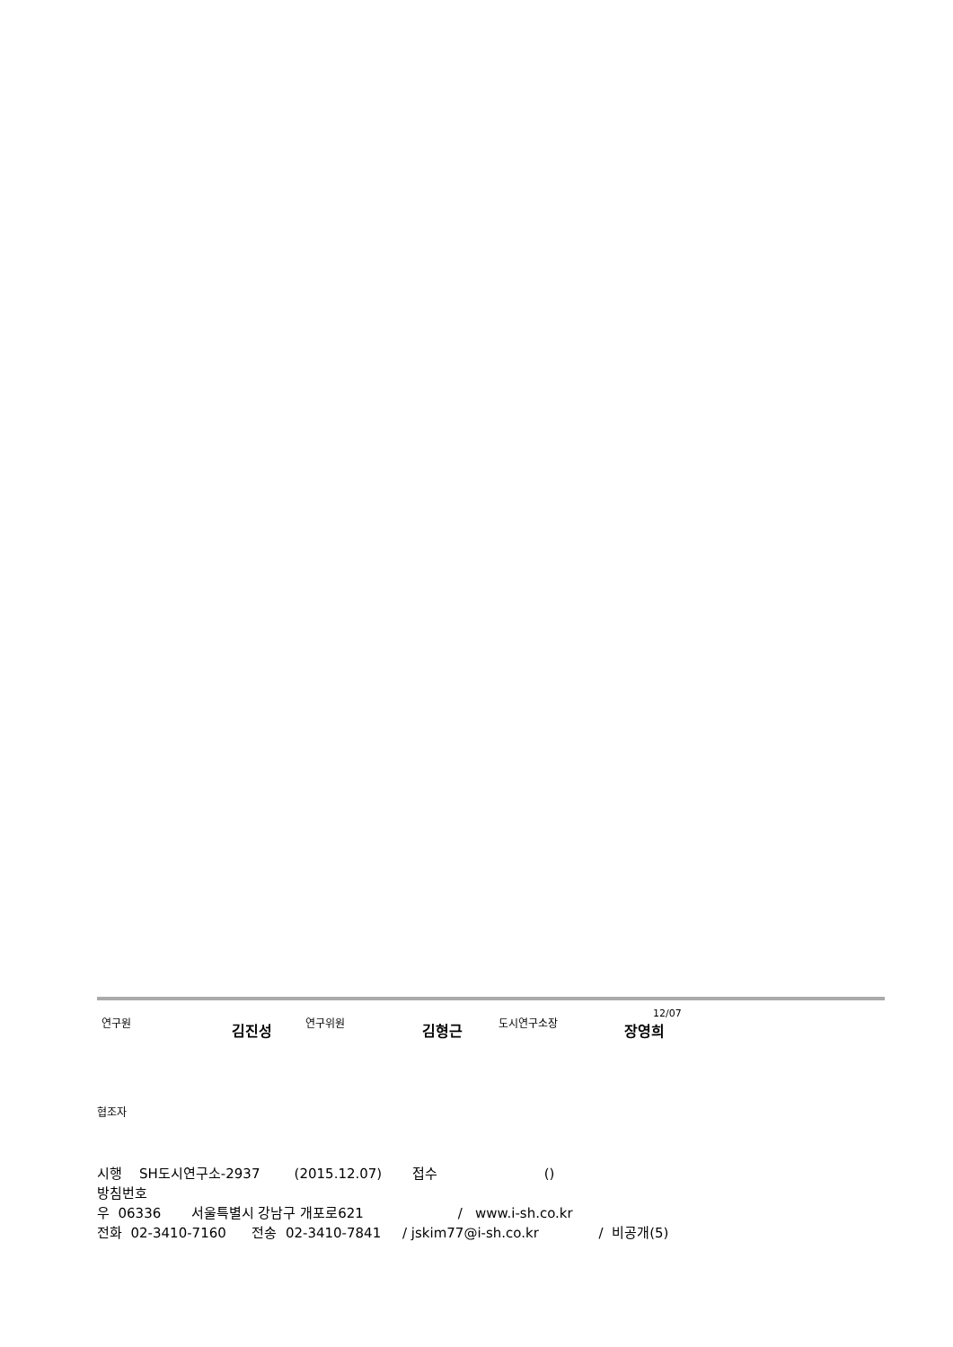연구원 김진성 연구위원 김형근 도시연구소장 12/07 장영희
협조자
시행 SH도시연구소-2937 (2015.12.07) 접수 ()
방침번호
우 06336 서울특별시 강남구 개포로621 / www.i-sh.co.kr
전화 02-3410-7160 전송 02-3410-7841 / jskim77@i-sh.co.kr / 비공개(5)